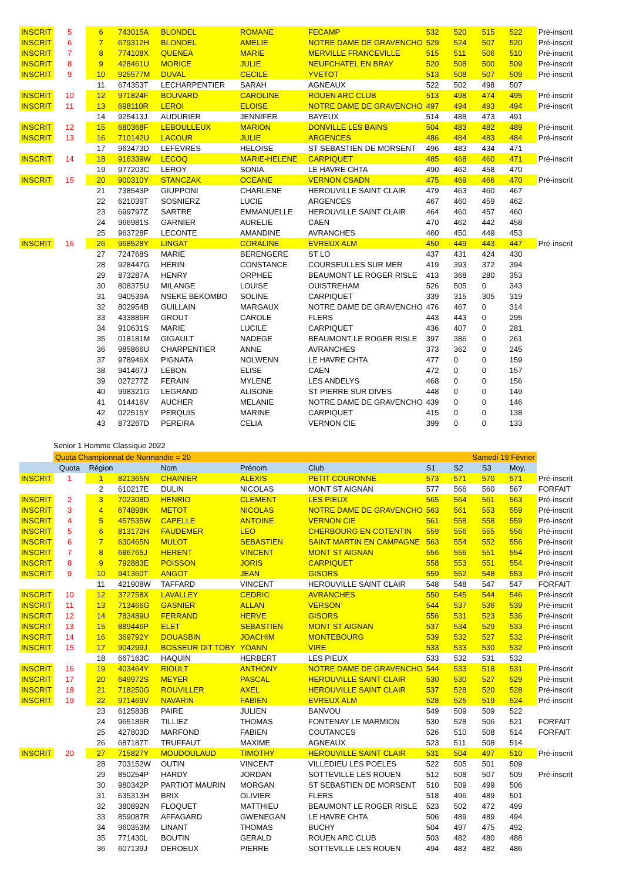| INSCRIT | 5 | 6 | 743015A | BLONDEL | ROMANE | FECAMP | 532 | 520 | 515 | 522 | Pré-inscrit |
| INSCRIT | 6 | 7 | 679312H | BLONDEL | AMELIE | NOTRE DAME DE GRAVENCHO | 529 | 524 | 507 | 520 | Pré-inscrit |
| INSCRIT | 7 | 8 | 774108X | QUENEA | MARIE | MERVILLE FRANCEVILLE | 515 | 511 | 506 | 510 | Pré-inscrit |
| INSCRIT | 8 | 9 | 428461U | MORICE | JULIE | NEUFCHATEL EN BRAY | 520 | 508 | 500 | 509 | Pré-inscrit |
| INSCRIT | 9 | 10 | 925577M | DUVAL | CECILE | YVETOT | 513 | 508 | 507 | 509 | Pré-inscrit |
| | | 11 | 674353T | LECHARPENTIER | SARAH | AGNEAUX | 522 | 502 | 498 | 507 | |
| INSCRIT | 10 | 12 | 971824F | BOUVARD | CAROLINE | ROUEN ARC CLUB | 513 | 498 | 474 | 495 | Pré-inscrit |
| INSCRIT | 11 | 13 | 698110R | LEROI | ELOISE | NOTRE DAME DE GRAVENCHO | 497 | 494 | 493 | 494 | Pré-inscrit |
| | | 14 | 925413J | AUDURIER | JENNIFER | BAYEUX | 514 | 488 | 473 | 491 | |
| INSCRIT | 12 | 15 | 680368F | LEBOULLEUX | MARION | DONVILLE LES BAINS | 504 | 483 | 482 | 489 | Pré-inscrit |
| INSCRIT | 13 | 16 | 710142U | LACOUR | JULIE | ARGENCES | 486 | 484 | 483 | 484 | Pré-inscrit |
| | | 17 | 963473D | LEFEVRES | HELOISE | ST SEBASTIEN DE MORSENT | 496 | 483 | 434 | 471 | |
| INSCRIT | 14 | 18 | 916339W | LECOQ | MARIE-HELENE | CARPIQUET | 485 | 468 | 460 | 471 | Pré-inscrit |
| | | 19 | 977203C | LEROY | SONIA | LE HAVRE CHTA | 490 | 462 | 458 | 470 | |
| INSCRIT | 15 | 20 | 900310Y | STANCZAK | OCEANE | VERNON CSADN | 475 | 469 | 466 | 470 | Pré-inscrit |
| | | 21 | 738543P | GIUPPONI | CHARLENE | HEROUVILLE SAINT CLAIR | 479 | 463 | 460 | 467 | |
| | | 22 | 621039T | SOSNIERZ | LUCIE | ARGENCES | 467 | 460 | 459 | 462 | |
| | | 23 | 699797Z | SARTRE | EMMANUELLE | HEROUVILLE SAINT CLAIR | 464 | 460 | 457 | 460 | |
| | | 24 | 966981S | GARNIER | AURELIE | CAEN | 470 | 462 | 442 | 458 | |
| | | 25 | 963728F | LECONTE | AMANDINE | AVRANCHES | 460 | 450 | 449 | 453 | |
| INSCRIT | 16 | 26 | 968528Y | LINGAT | CORALINE | EVREUX ALM | 450 | 449 | 443 | 447 | Pré-inscrit |
| | | 27 | 724768S | MARIE | BERENGERE | ST LO | 437 | 431 | 424 | 430 | |
| | | 28 | 928447G | HERIN | CONSTANCE | COURSEULLES SUR MER | 419 | 393 | 372 | 394 | |
| | | 29 | 873287A | HENRY | ORPHEE | BEAUMONT LE ROGER RISLE | 413 | 368 | 280 | 353 | |
| | | 30 | 808375U | MILANGE | LOUISE | OUISTREHAM | 526 | 505 | 0 | 343 | |
| | | 31 | 940539A | NSEKE BEKOMBO | SOLINE | CARPIQUET | 339 | 315 | 305 | 319 | |
| | | 32 | 802954B | GUILLAIN | MARGAUX | NOTRE DAME DE GRAVENCHO | 476 | 467 | 0 | 314 | |
| | | 33 | 433886R | GROUT | CAROLE | FLERS | 443 | 443 | 0 | 295 | |
| | | 34 | 910631S | MARIE | LUCILE | CARPIQUET | 436 | 407 | 0 | 281 | |
| | | 35 | 018181M | GIGAULT | NADEGE | BEAUMONT LE ROGER RISLE | 397 | 386 | 0 | 261 | |
| | | 36 | 985866U | CHARPENTIER | ANNE | AVRANCHES | 373 | 362 | 0 | 245 | |
| | | 37 | 978946X | PIGNATA | NOLWENN | LE HAVRE CHTA | 477 | 0 | 0 | 159 | |
| | | 38 | 941467J | LEBON | ELISE | CAEN | 472 | 0 | 0 | 157 | |
| | | 39 | 027277Z | FERAIN | MYLENE | LES ANDELYS | 468 | 0 | 0 | 156 | |
| | | 40 | 998321G | LEGRAND | ALISONE | ST PIERRE SUR DIVES | 448 | 0 | 0 | 149 | |
| | | 41 | 014416V | AUCHER | MELANIE | NOTRE DAME DE GRAVENCHO | 439 | 0 | 0 | 146 | |
| | | 42 | 022515Y | PERQUIS | MARINE | CARPIQUET | 415 | 0 | 0 | 138 | |
| | | 43 | 873267D | PEREIRA | CELIA | VERNON CIE | 399 | 0 | 0 | 133 | |
Senior 1 Homme Classique 2022
| | Quota Championnat de Normandie = 20 | | | | | | Samedi 19 Février | | | | |
| | Quota | Région | | Nom | Prénom | Club | S1 | S2 | S3 | Moy. | |
| INSCRIT | 1 | 1 | 821365N | CHAINIER | ALEXIS | PETIT COURONNE | 573 | 571 | 570 | 571 | Pré-inscrit |
| | | 2 | 610217E | DULIN | NICOLAS | MONT ST AIGNAN | 577 | 566 | 560 | 567 | FORFAIT |
| INSCRIT | 2 | 3 | 702308D | HENRIO | CLEMENT | LES PIEUX | 565 | 564 | 561 | 563 | Pré-inscrit |
| INSCRIT | 3 | 4 | 674898K | METOT | NICOLAS | NOTRE DAME DE GRAVENCHO | 563 | 561 | 553 | 559 | Pré-inscrit |
| INSCRIT | 4 | 5 | 457535W | CAPELLE | ANTOINE | VERNON CIE | 561 | 558 | 558 | 559 | Pré-inscrit |
| INSCRIT | 5 | 6 | 813172H | FAUDEMER | LEO | CHERBOURG EN COTENTIN | 559 | 556 | 555 | 556 | Pré-inscrit |
| INSCRIT | 6 | 7 | 630465N | MULOT | SEBASTIEN | SAINT MARTIN EN CAMPAGNE | 563 | 554 | 552 | 556 | Pré-inscrit |
| INSCRIT | 7 | 8 | 686765J | HERENT | VINCENT | MONT ST AIGNAN | 556 | 556 | 551 | 554 | Pré-inscrit |
| INSCRIT | 8 | 9 | 792883E | POISSON | JORIS | CARPIQUET | 558 | 553 | 551 | 554 | Pré-inscrit |
| INSCRIT | 9 | 10 | 941360T | ANGOT | JEAN | GISORS | 559 | 552 | 548 | 553 | Pré-inscrit |
| | | 11 | 421908W | TAFFARD | VINCENT | HEROUVILLE SAINT CLAIR | 548 | 548 | 547 | 547 | FORFAIT |
| INSCRIT | 10 | 12 | 372758X | LAVALLEY | CEDRIC | AVRANCHES | 550 | 545 | 544 | 546 | Pré-inscrit |
| INSCRIT | 11 | 13 | 713466G | GASNIER | ALLAN | VERSON | 544 | 537 | 536 | 539 | Pré-inscrit |
| INSCRIT | 12 | 14 | 783489U | FERRAND | HERVE | GISORS | 556 | 531 | 523 | 536 | Pré-inscrit |
| INSCRIT | 13 | 15 | 889446P | ELET | SEBASTIEN | MONT ST AIGNAN | 537 | 534 | 529 | 533 | Pré-inscrit |
| INSCRIT | 14 | 16 | 369792Y | DOUASBIN | JOACHIM | MONTEBOURG | 539 | 532 | 527 | 532 | Pré-inscrit |
| INSCRIT | 15 | 17 | 904299J | BOSSEUR DIT TOBY | YOANN | VIRE | 533 | 533 | 530 | 532 | Pré-inscrit |
| | | 18 | 667163C | HAQUIN | HERBERT | LES PIEUX | 533 | 532 | 531 | 532 | |
| INSCRIT | 16 | 19 | 403464Y | RIOULT | ANTHONY | NOTRE DAME DE GRAVENCHO | 544 | 533 | 518 | 531 | Pré-inscrit |
| INSCRIT | 17 | 20 | 649972S | MEYER | PASCAL | HEROUVILLE SAINT CLAIR | 530 | 530 | 527 | 529 | Pré-inscrit |
| INSCRIT | 18 | 21 | 718250G | ROUVILLER | AXEL | HEROUVILLE SAINT CLAIR | 537 | 528 | 520 | 528 | Pré-inscrit |
| INSCRIT | 19 | 22 | 971469V | NAVARIN | FABIEN | EVREUX ALM | 528 | 525 | 519 | 524 | Pré-inscrit |
| | | 23 | 612583B | PAIRE | JULIEN | BANVOU | 549 | 509 | 509 | 522 | |
| | | 24 | 965186R | TILLIEZ | THOMAS | FONTENAY LE MARMION | 530 | 528 | 506 | 521 | FORFAIT |
| | | 25 | 427803D | MARFOND | FABIEN | COUTANCES | 526 | 510 | 508 | 514 | FORFAIT |
| | | 26 | 687187T | TRUFFAUT | MAXIME | AGNEAUX | 523 | 511 | 508 | 514 | |
| INSCRIT | 20 | 27 | 715827Y | MOUDOULAUD | TIMOTHY | HEROUVILLE SAINT CLAIR | 531 | 504 | 497 | 510 | Pré-inscrit |
| | | 28 | 703152W | OUTIN | VINCENT | VILLEDIEU LES POELES | 522 | 505 | 501 | 509 | |
| | | 29 | 850254P | HARDY | JORDAN | SOTTEVILLE LES ROUEN | 512 | 508 | 507 | 509 | Pré-inscrit |
| | | 30 | 980342P | PARTIOT MAURIN | MORGAN | ST SEBASTIEN DE MORSENT | 510 | 509 | 499 | 506 | |
| | | 31 | 635313H | BRIX | OLIVIER | FLERS | 518 | 496 | 489 | 501 | |
| | | 32 | 380892N | FLOQUET | MATTHIEU | BEAUMONT LE ROGER RISLE | 523 | 502 | 472 | 499 | |
| | | 33 | 859087R | AFFAGARD | GWENEGAN | LE HAVRE CHTA | 506 | 489 | 489 | 494 | |
| | | 34 | 960353M | LINANT | THOMAS | BUCHY | 504 | 497 | 475 | 492 | |
| | | 35 | 771430L | BOUTIN | GERALD | ROUEN ARC CLUB | 503 | 482 | 480 | 488 | |
| | | 36 | 607139J | DEROEUX | PIERRE | SOTTEVILLE LES ROUEN | 494 | 483 | 482 | 486 | |